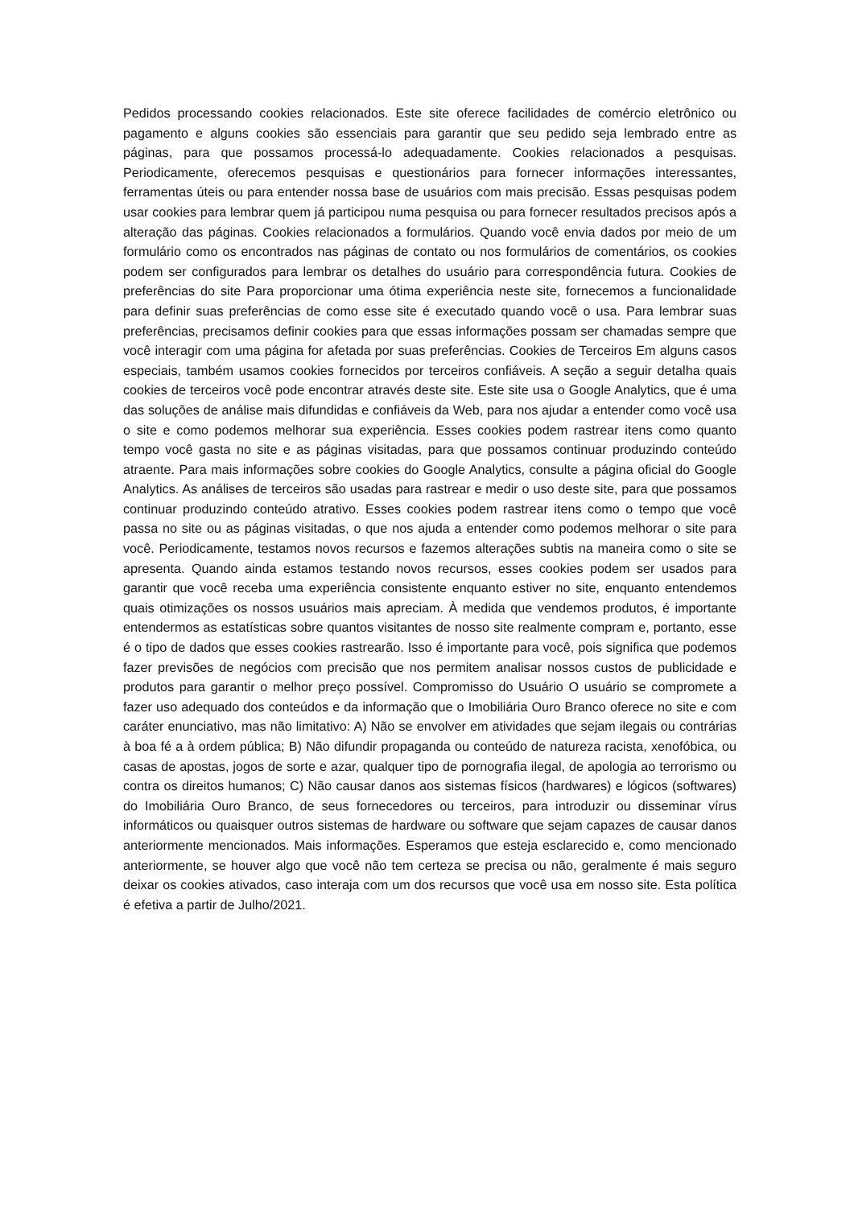Pedidos processando cookies relacionados. Este site oferece facilidades de comércio eletrônico ou pagamento e alguns cookies são essenciais para garantir que seu pedido seja lembrado entre as páginas, para que possamos processá-lo adequadamente. Cookies relacionados a pesquisas. Periodicamente, oferecemos pesquisas e questionários para fornecer informações interessantes, ferramentas úteis ou para entender nossa base de usuários com mais precisão. Essas pesquisas podem usar cookies para lembrar quem já participou numa pesquisa ou para fornecer resultados precisos após a alteração das páginas. Cookies relacionados a formulários. Quando você envia dados por meio de um formulário como os encontrados nas páginas de contato ou nos formulários de comentários, os cookies podem ser configurados para lembrar os detalhes do usuário para correspondência futura. Cookies de preferências do site Para proporcionar uma ótima experiência neste site, fornecemos a funcionalidade para definir suas preferências de como esse site é executado quando você o usa. Para lembrar suas preferências, precisamos definir cookies para que essas informações possam ser chamadas sempre que você interagir com uma página for afetada por suas preferências. Cookies de Terceiros Em alguns casos especiais, também usamos cookies fornecidos por terceiros confiáveis. A seção a seguir detalha quais cookies de terceiros você pode encontrar através deste site. Este site usa o Google Analytics, que é uma das soluções de análise mais difundidas e confiáveis da Web, para nos ajudar a entender como você usa o site e como podemos melhorar sua experiência. Esses cookies podem rastrear itens como quanto tempo você gasta no site e as páginas visitadas, para que possamos continuar produzindo conteúdo atraente. Para mais informações sobre cookies do Google Analytics, consulte a página oficial do Google Analytics. As análises de terceiros são usadas para rastrear e medir o uso deste site, para que possamos continuar produzindo conteúdo atrativo. Esses cookies podem rastrear itens como o tempo que você passa no site ou as páginas visitadas, o que nos ajuda a entender como podemos melhorar o site para você. Periodicamente, testamos novos recursos e fazemos alterações subtis na maneira como o site se apresenta. Quando ainda estamos testando novos recursos, esses cookies podem ser usados para garantir que você receba uma experiência consistente enquanto estiver no site, enquanto entendemos quais otimizações os nossos usuários mais apreciam. À medida que vendemos produtos, é importante entendermos as estatísticas sobre quantos visitantes de nosso site realmente compram e, portanto, esse é o tipo de dados que esses cookies rastrearão. Isso é importante para você, pois significa que podemos fazer previsões de negócios com precisão que nos permitem analisar nossos custos de publicidade e produtos para garantir o melhor preço possível. Compromisso do Usuário O usuário se compromete a fazer uso adequado dos conteúdos e da informação que o Imobiliária Ouro Branco oferece no site e com caráter enunciativo, mas não limitativo: A) Não se envolver em atividades que sejam ilegais ou contrárias à boa fé a à ordem pública; B) Não difundir propaganda ou conteúdo de natureza racista, xenofóbica, ou casas de apostas, jogos de sorte e azar, qualquer tipo de pornografia ilegal, de apologia ao terrorismo ou contra os direitos humanos; C) Não causar danos aos sistemas físicos (hardwares) e lógicos (softwares) do Imobiliária Ouro Branco, de seus fornecedores ou terceiros, para introduzir ou disseminar vírus informáticos ou quaisquer outros sistemas de hardware ou software que sejam capazes de causar danos anteriormente mencionados. Mais informações. Esperamos que esteja esclarecido e, como mencionado anteriormente, se houver algo que você não tem certeza se precisa ou não, geralmente é mais seguro deixar os cookies ativados, caso interaja com um dos recursos que você usa em nosso site. Esta política é efetiva a partir de Julho/2021.